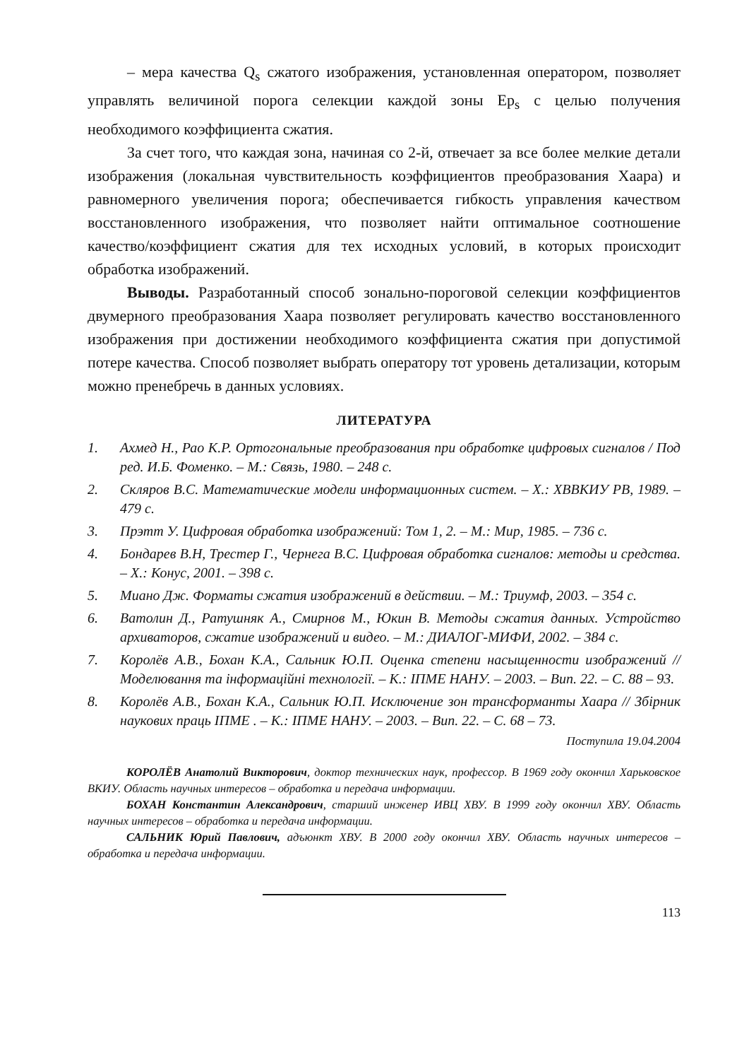– мера качества Q<sub>s</sub> сжатого изображения, установленная оператором, позволяет управлять величиной порога селекции каждой зоны Ep<sub>s</sub> с целью получения необходимого коэффициента сжатия.
За счет того, что каждая зона, начиная со 2-й, отвечает за все более мелкие детали изображения (локальная чувствительность коэффициентов преобразования Хаара) и равномерного увеличения порога; обеспечивается гибкость управления качеством восстановленного изображения, что позволяет найти оптимальное соотношение качество/коэффициент сжатия для тех исходных условий, в которых происходит обработка изображений.
Выводы. Разработанный способ зонально-пороговой селекции коэффициентов двумерного преобразования Хаара позволяет регулировать качество восстановленного изображения при достижении необходимого коэффициента сжатия при допустимой потере качества. Способ позволяет выбрать оператору тот уровень детализации, которым можно пренебречь в данных условиях.
ЛИТЕРАТУРА
1. Ахмед Н., Рао К.Р. Ортогональные преобразования при обработке цифровых сигналов / Под ред. И.Б. Фоменко. – М.: Связь, 1980. – 248 с.
2. Скляров В.С. Математические модели информационных систем. – Х.: ХВВКИУ РВ, 1989. – 479 с.
3. Прэтт У. Цифровая обработка изображений: Том 1, 2. – М.: Мир, 1985. – 736 с.
4. Бондарев В.Н, Трестер Г., Чернега В.С. Цифровая обработка сигналов: методы и средства. – Х.: Конус, 2001. – 398 с.
5. Миано Дж. Форматы сжатия изображений в действии. – М.: Триумф, 2003. – 354 с.
6. Ватолин Д., Ратушняк А., Смирнов М., Юкин В. Методы сжатия данных. Устройство архиваторов, сжатие изображений и видео. – М.: ДИАЛОГ-МИФИ, 2002. – 384 с.
7. Королёв А.В., Бохан К.А., Сальник Ю.П. Оценка степени насыщенности изображений // Моделювання та інформаційні технології. – К.: ІПМЕ НАНУ. – 2003. – Вип. 22. – С. 88 – 93.
8. Королёв А.В., Бохан К.А., Сальник Ю.П. Исключение зон трансформанты Хаара // Збірник наукових праць ІПМЕ . – К.: ІПМЕ НАНУ. – 2003. – Вип. 22. – С. 68 – 73.
Поступила 19.04.2004
КОРОЛЁВ Анатолий Викторович, доктор технических наук, профессор. В 1969 году окончил Харьковское ВКИУ. Область научных интересов – обработка и передача информации.
БОХАН Константин Александрович, старший инженер ИВЦ ХВУ. В 1999 году окончил ХВУ. Область научных интересов – обработка и передача информации.
САЛЬНИК Юрий Павлович, адъюнкт ХВУ. В 2000 году окончил ХВУ. Область научных интересов – обработка и передача информации.
113